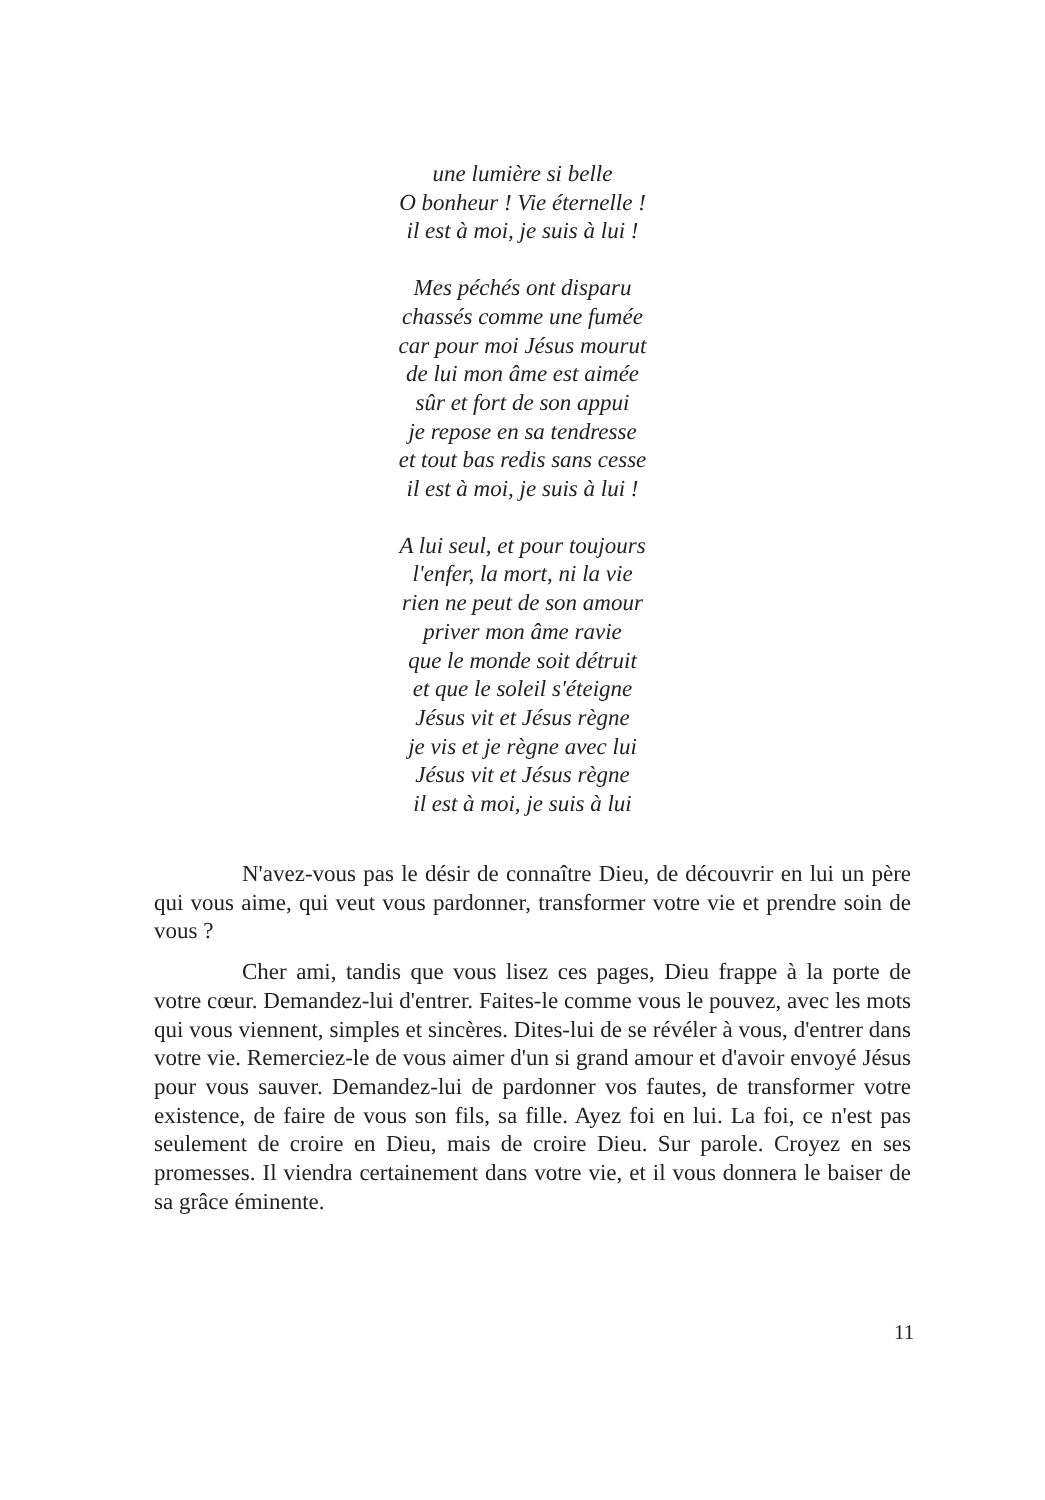une lumière si belle
O bonheur ! Vie éternelle !
il est à moi, je suis à lui !
Mes péchés ont disparu
chassés comme une fumée
car pour moi Jésus mourut
de lui mon âme est aimée
sûr et fort de son appui
je repose en sa tendresse
et tout bas redis sans cesse
il est à moi, je suis à lui !
A lui seul, et pour toujours
l'enfer, la mort, ni la vie
rien ne peut de son amour
priver mon âme ravie
que le monde soit détruit
et que le soleil s'éteigne
Jésus vit et Jésus règne
je vis et je règne avec lui
Jésus vit et Jésus règne
il est à moi, je suis à lui
N'avez-vous pas le désir de connaître Dieu, de découvrir en lui un père qui vous aime, qui veut vous pardonner, transformer votre vie et prendre soin de vous ?
Cher ami, tandis que vous lisez ces pages, Dieu frappe à la porte de votre cœur. Demandez-lui d'entrer. Faites-le comme vous le pouvez, avec les mots qui vous viennent, simples et sincères. Dites-lui de se révéler à vous, d'entrer dans votre vie. Remerciez-le de vous aimer d'un si grand amour et d'avoir envoyé Jésus pour vous sauver. Demandez-lui de pardonner vos fautes, de transformer votre existence, de faire de vous son fils, sa fille. Ayez foi en lui. La foi, ce n'est pas seulement de croire en Dieu, mais de croire Dieu. Sur parole. Croyez en ses promesses. Il viendra certainement dans votre vie, et il vous donnera le baiser de sa grâce éminente.
11